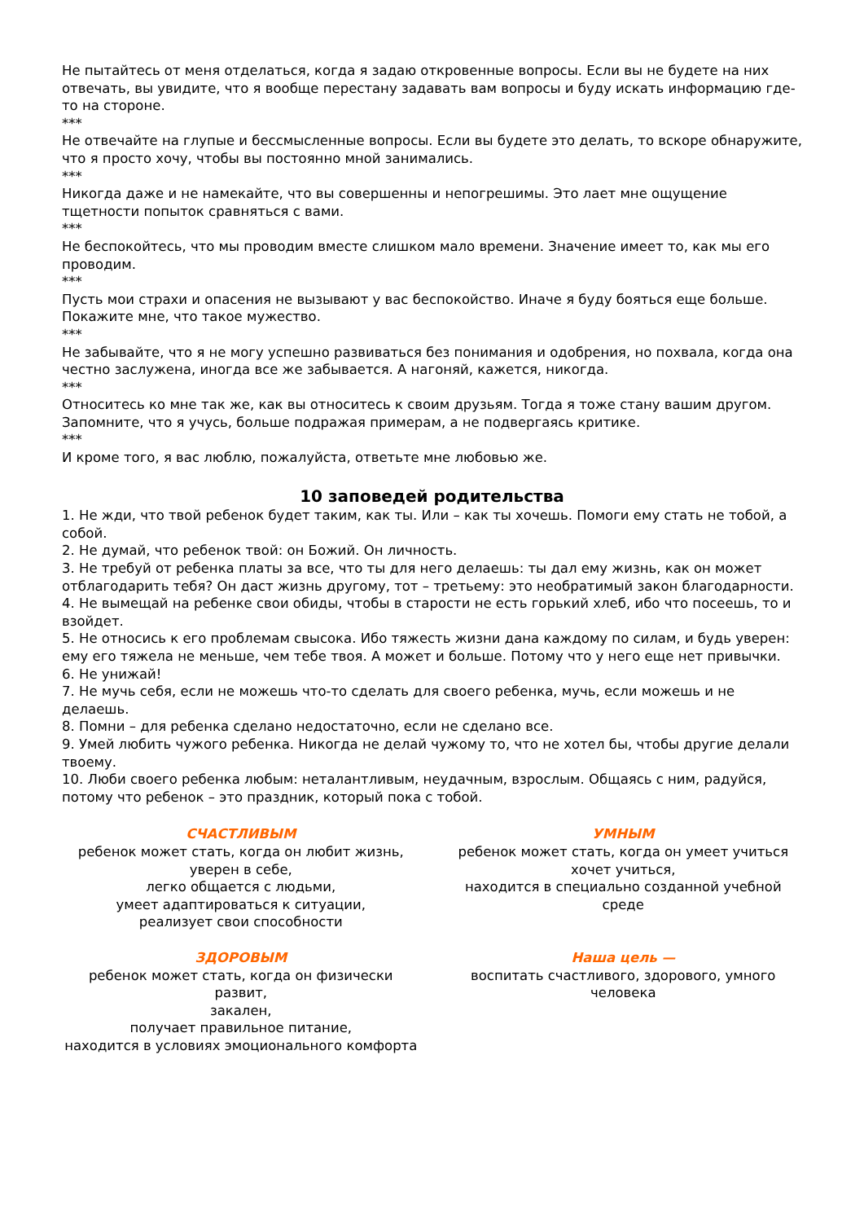Не пытайтесь от меня отделаться, когда я задаю откровенные вопросы. Если вы не будете на них отвечать, вы увидите, что я вообще перестану задавать вам вопросы и буду искать информацию где-то на стороне.
***
Не отвечайте на глупые и бессмысленные вопросы. Если вы будете это делать, то вскоре обнаружите, что я просто хочу, чтобы вы постоянно мной занимались.
***
Никогда даже и не намекайте, что вы совершенны и непогрешимы. Это лает мне ощущение тщетности попыток сравняться с вами.
***
Не беспокойтесь, что мы проводим вместе слишком мало времени. Значение имеет то, как мы его проводим.
***
Пусть мои страхи и опасения не вызывают у вас беспокойство. Иначе я буду бояться еще больше. Покажите мне, что такое мужество.
***
Не забывайте, что я не могу успешно развиваться без понимания и одобрения, но похвала, когда она честно заслужена, иногда все же забывается. А нагоняй, кажется, никогда.
***
Относитесь ко мне так же, как вы относитесь к своим друзьям. Тогда я тоже стану вашим другом. Запомните, что я учусь, больше подражая примерам, а не подвергаясь критике.
***
И кроме того, я вас люблю, пожалуйста, ответьте мне любовью же.
10 заповедей родительства
1. Не жди, что твой ребенок будет таким, как ты. Или – как ты хочешь. Помоги ему стать не тобой, а собой.
2. Не думай, что ребенок твой: он Божий. Он личность.
3. Не требуй от ребенка платы за все, что ты для него делаешь: ты дал ему жизнь, как он может отблагодарить тебя? Он даст жизнь другому, тот – третьему: это необратимый закон благодарности.
4. Не вымещай на ребенке свои обиды, чтобы в старости не есть горький хлеб, ибо что посеешь, то и взойдет.
5. Не относись к его проблемам свысока. Ибо тяжесть жизни дана каждому по силам, и будь уверен: ему его тяжела не меньше, чем тебе твоя. А может и больше. Потому что у него еще нет привычки.
6. Не унижай!
7. Не мучь себя, если не можешь что-то сделать для своего ребенка, мучь, если можешь и не делаешь.
8. Помни – для ребенка сделано недостаточно, если не сделано все.
9. Умей любить чужого ребенка. Никогда не делай чужому то, что не хотел бы, чтобы другие делали твоему.
10. Люби своего ребенка любым: неталантливым, неудачным, взрослым. Общаясь с ним, радуйся, потому что ребенок – это праздник, который пока с тобой.
СЧАСТЛИВЫМ
ребенок может стать, когда он любит жизнь,
уверен в себе,
легко общается с людьми,
умеет адаптироваться к ситуации,
реализует свои способности
УМНЫМ
ребенок может стать, когда он умеет учиться
хочет учиться,
находится в специально созданной учебной среде
ЗДОРОВЫМ
ребенок может стать, когда он физически развит,
закален,
получает правильное питание,
находится в условиях эмоционального комфорта
Наша цель —
воспитать счастливого, здорового, умного человека